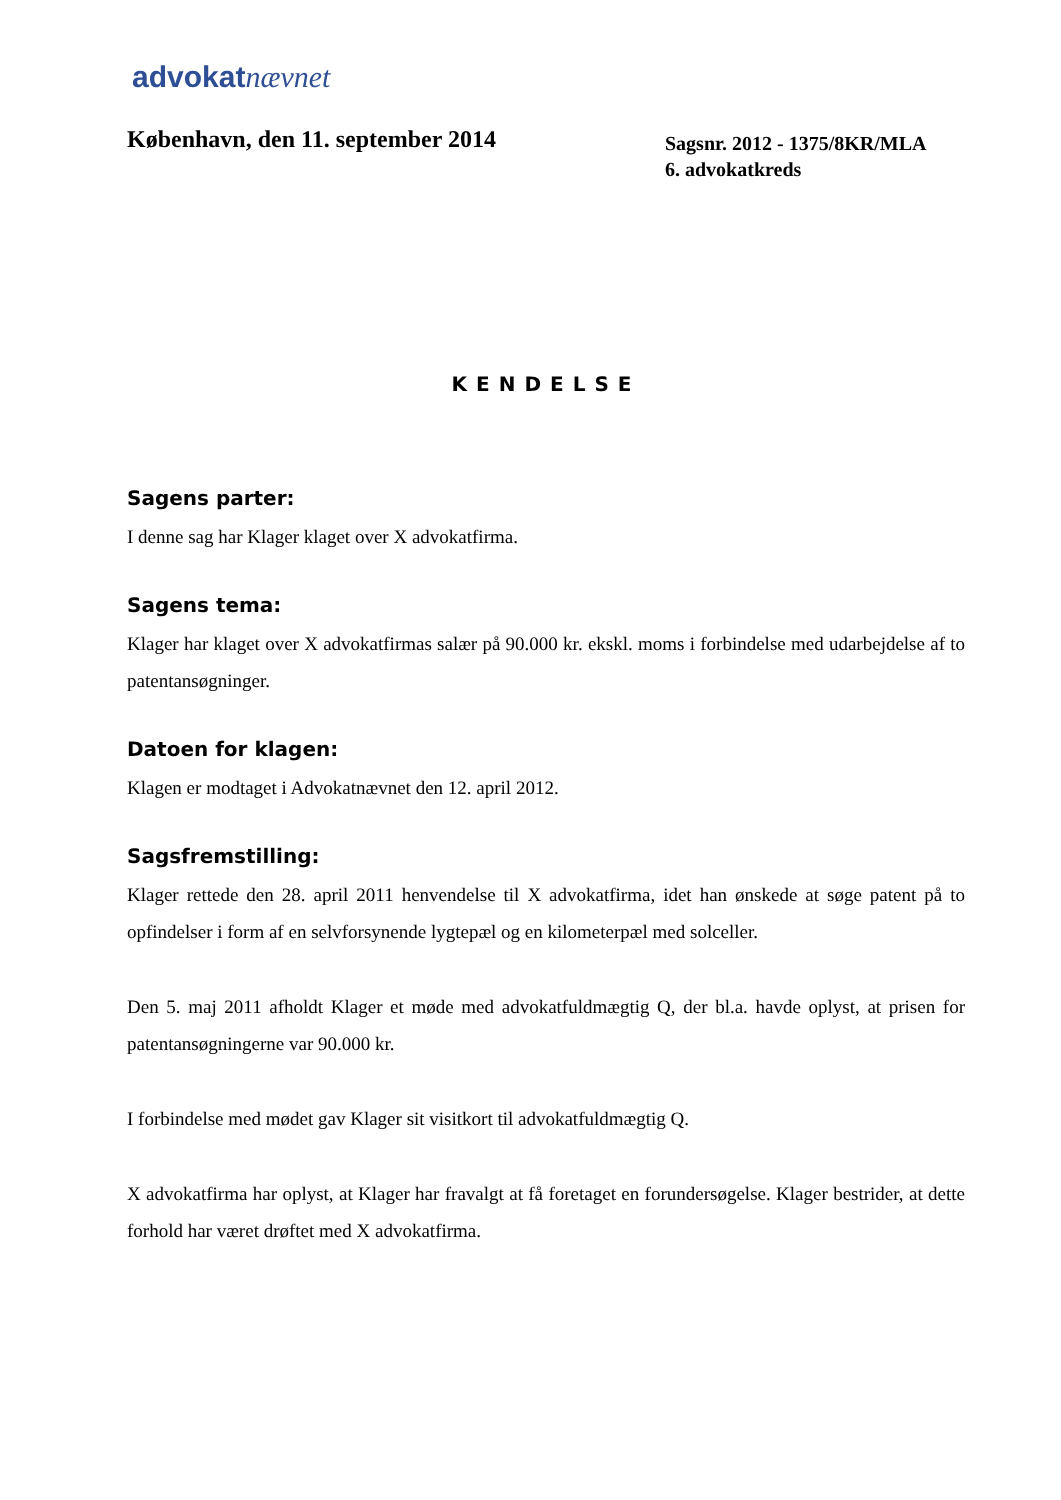advokatnævnet
København, den 11. september 2014
Sagsnr. 2012 - 1375/8KR/MLA
6. advokatkreds
KENDELSE
Sagens parter:
I denne sag har Klager klaget over X advokatfirma.
Sagens tema:
Klager har klaget over X advokatfirmas salær på 90.000 kr. ekskl. moms i forbindelse med udarbejdelse af to patentansøgninger.
Datoen for klagen:
Klagen er modtaget i Advokatnævnet den 12. april 2012.
Sagsfremstilling:
Klager rettede den 28. april 2011 henvendelse til X advokatfirma, idet han ønskede at søge patent på to opfindelser i form af en selvforsynende lygtepæl og en kilometerpæl med solceller.
Den 5. maj 2011 afholdt Klager et møde med advokatfuldmægtig Q, der bl.a. havde oplyst, at prisen for patentansøgningerne var 90.000 kr.
I forbindelse med mødet gav Klager sit visitkort til advokatfuldmægtig Q.
X advokatfirma har oplyst, at Klager har fravalgt at få foretaget en forundersøgelse. Klager bestrider, at dette forhold har været drøftet med X advokatfirma.